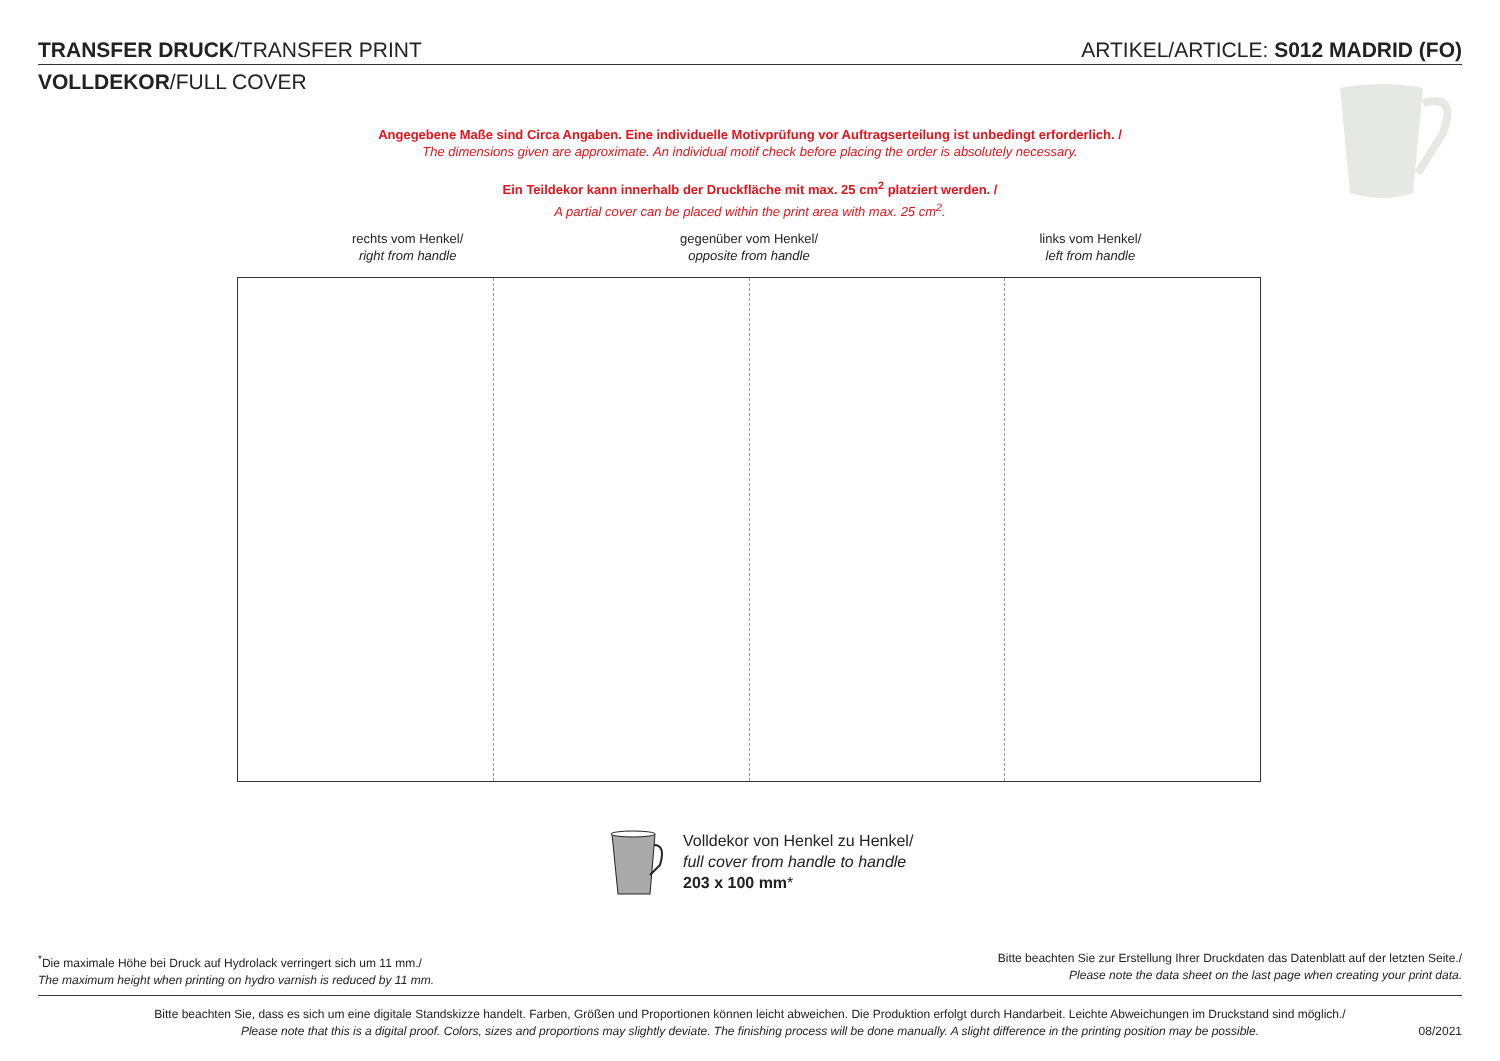TRANSFER DRUCK/TRANSFER PRINT ARTIKEL/ARTICLE: S012 MADRID (FO)
VOLLDEKOR/FULL COVER
Angegebene Maße sind Circa Angaben. Eine individuelle Motivprüfung vor Auftragserteilung ist unbedingt erforderlich. /
The dimensions given are approximate. An individual motif check before placing the order is absolutely necessary.
Ein Teildekor kann innerhalb der Druckfläche mit max. 25 cm<sup>2</sup> platziert werden. /
A partial cover can be placed within the print area with max. 25 cm<sup>2</sup>.
rechts vom Henkel/
right from handle
gegenüber vom Henkel/
opposite from handle
links vom Henkel/
left from handle
Volldekor von Henkel zu Henkel/
full cover from handle to handle
203 x 100 mm*
<sup>*</sup> Die maximale Höhe bei Druck auf Hydrolack verringert sich um 11 mm./
The maximum height when printing on hydro varnish is reduced by 11 mm.
Bitte beachten Sie zur Erstellung Ihrer Druckdaten das Datenblatt auf der letzten Seite./
Please note the data sheet on the last page when creating your print data.
Bitte beachten Sie, dass es sich um eine digitale Standskizze handelt. Farben, Größen und Proportionen können leicht abweichen. Die Produktion erfolgt durch Handarbeit. Leichte Abweichungen im Druckstand sind möglich./
Please note that this is a digital proof. Colors, sizes and proportions may slightly deviate. The finishing process will be done manually. A slight difference in the printing position may be possible.
08/2021